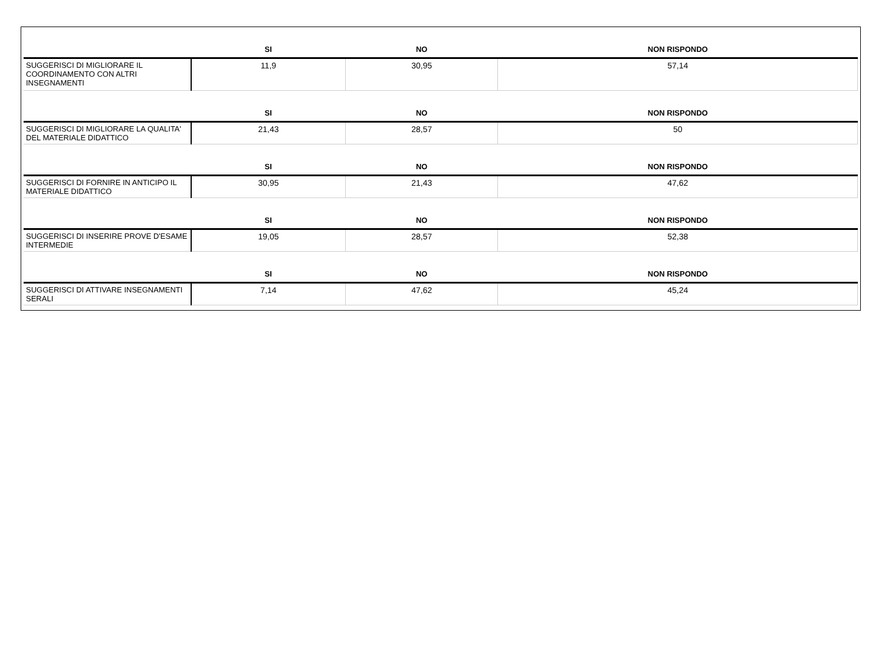| | SI | NO | NON RISPONDO |
| --- | --- | --- | --- |
| SUGGERISCI DI MIGLIORARE IL COORDINAMENTO CON ALTRI INSEGNAMENTI | 11,9 | 30,95 | 57,14 |
| | SI | NO | NON RISPONDO |
| SUGGERISCI DI MIGLIORARE LA QUALITA' DEL MATERIALE DIDATTICO | 21,43 | 28,57 | 50 |
| | SI | NO | NON RISPONDO |
| SUGGERISCI DI FORNIRE IN ANTICIPO IL MATERIALE DIDATTICO | 30,95 | 21,43 | 47,62 |
| | SI | NO | NON RISPONDO |
| SUGGERISCI DI INSERIRE PROVE D'ESAME INTERMEDIE | 19,05 | 28,57 | 52,38 |
| | SI | NO | NON RISPONDO |
| SUGGERISCI DI ATTIVARE INSEGNAMENTI SERALI | 7,14 | 47,62 | 45,24 |